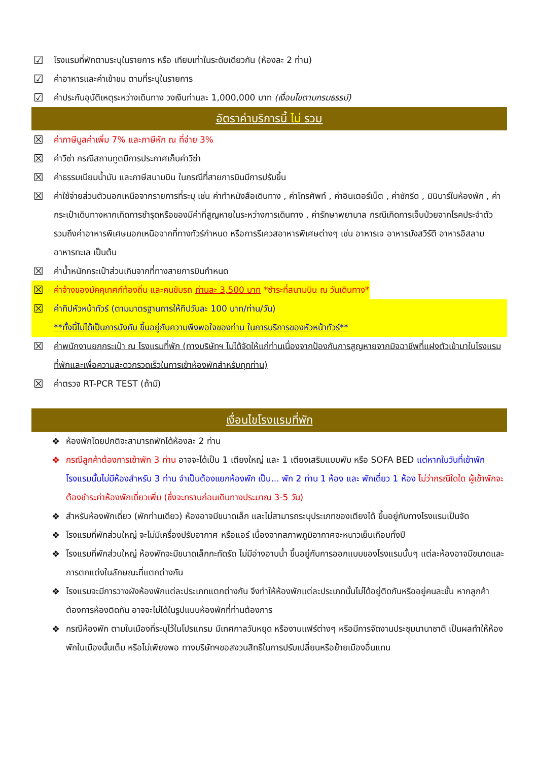☑ โรงแรมที่พักตามระบุในรายการ หรือ เทียบเท่าในระดับเดียวกัน (ห้องละ 2 ท่าน)
☑ ค่าอาหารและค่าเข้าชม ตามที่ระบุในรายการ
☑ ค่าประกันอุบัติเหตุระหว่างเดินทาง วงเงินท่านละ 1,000,000 บาท (เงื่อนไขตามกรมธรรม์)
อัตราค่าบริการนี้ ไม่ รวม
☒ ค่าภาษีมูลค่าเพิ่ม 7% และภาษีหัก ณ ที่จ่าย 3%
☒ ค่าวีซ่า กรณีสถานทูตมีการประกาศเก็บค่าวีซ่า
☒ ค่าธรรมเนียมน้ำมัน และภาษีสนามบิน ในกรณีที่สายการบินมีการปรับขึ้น
☒ ค่าใช้จ่ายส่วนตัวนอกเหนือจากรายการที่ระบุ เช่น ค่าทำหนังสือเดินทาง , ค่าโทรศัพท์ , ค่าอินเตอร์เน็ต , ค่าซักรีด , มินิบาร์ในห้องพัก , ค่ากระเป๋าเดินทางหากเกิดการชำรุดหรือของมีค่าที่สูญหายในระหว่างการเดินทาง , ค่ารักษาพยาบาล กรณีเกิดการเจ็บป่วยจากโรคประจำตัว รวมถึงค่าอาหารพิเศษนอกเหนือจากที่ทางทัวร์กำหนด หรือการรีเควสอาหารพิเศษต่างๆ เช่น อาหารเจ อาหารมังสวิรัติ อาหารอิสลาม อาหารทะเล เป็นต้น
☒ ค่าน้ำหนักกระเป๋าส่วนเกินจากที่ทางสายการบินกำหนด
☒ ค่าจ้างของมัคคุเทศก์ท้องถิ่น และคนขับรถ ท่านละ 3,500 บาท *ชำระที่สนามบิน ณ วันเดินทาง*
☒ ค่าทิปหัวหน้าทัวร์ (ตามมาตรฐานการให้ทิปวันละ 100 บาท/ท่าน/วัน)
**ทั้งนี้ไม่ได้เป็นการบังคับ ขึ้นอยู่กับความพึงพอใจของท่าน ในการบริการของหัวหน้าทัวร์**
☒ ค่าพนักงานยกกระเป๋า ณ โรงแรมที่พัก (ทางบริษัทฯ ไม่ได้จัดให้แก่ท่านเนื่องจากป้องกันการสูญหายจากมิจฉาชีพที่แฝงตัวเข้ามาในโรงแรมที่พักและเพื่อความสะดวกรวดเร็วในการเข้าห้องพักสำหรับทุกท่าน)
☒ ค่าตรวจ RT-PCR TEST (ถ้ามี)
เงื่อนไขโรงแรมที่พัก
❖ ห้องพักโดยปกติจะสามารถพักได้ห้องละ 2 ท่าน
❖ กรณีลูกค้าต้องการเข้าพัก 3 ท่าน อาจจะได้เป็น 1 เตียงใหญ่ และ 1 เตียงเสริมแบบพับ หรือ SOFA BED แต่หากในวันที่เข้าพักโรงแรมนั้นไม่มีห้องสำหรับ 3 ท่าน จำเป็นต้องแยกห้องพัก เป็น... พัก 2 ท่าน 1 ห้อง และ พักเดี่ยว 1 ห้อง ไม่ว่ากรณีใดใด ผู้เข้าพักจะต้องชำระค่าห้องพักเดี่ยวเพิ่ม (ซึ่งจะทราบก่อนเดินทางประมาณ 3-5 วัน)
❖ สำหรับห้องพักเดี่ยว (พักท่านเดียว) ห้องอาจมีขนาดเล็ก และไม่สามารถระบุประเภทของเตียงได้ ขึ้นอยู่กับทางโรงแรมเป็นจัด
❖ โรงแรมที่พักส่วนใหญ่ จะไม่มีเครื่องปรับอากาศ หรือแอร์ เนื่องจากสภาพภูมิอากาศจะหนาวเย็นเกือบทั้งปี
❖ โรงแรมที่พักส่วนใหญ่ ห้องพักจะมีขนาดเล็กกะทัดรัด ไม่มีอ่างอาบน้ำ ขึ้นอยู่กับการออกแบบของโรงแรมนั้นๆ แต่ละห้องอาจมีขนาดและการตกแต่งในลักษณะที่แตกต่างกัน
❖ โรงแรมจะมีการวางผังห้องพักแต่ละประเภทแตกต่างกัน จึงทำให้ห้องพักแต่ละประเภทนั้นไม่ได้อยู่ติดกันหรืออยู่คนละชั้น หากลูกค้าต้องการห้องติดกัน อาจจะไม่ได้ในรูปแบบห้องพักที่ท่านต้องการ
❖ กรณีห้องพัก ตามในเมืองที่ระบุไว้ในโปรแกรม มีเทศกาลวันหยุด หรืองานแฟร์ต่างๆ หรือมีการจัดงานประชุมนานาชาติ เป็นผลทำให้ห้องพักในเมืองนั้นเต็ม หรือไม่เพียงพอ ทางบริษัทฯขอสงวนสิทธิในการปรับเปลี่ยนหรือย้ายเมืองอื่นแทน